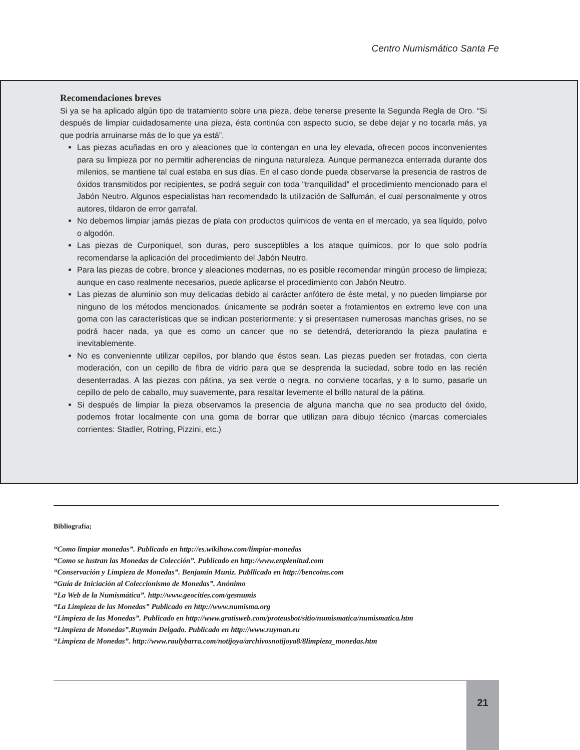Centro Numismático Santa Fe
Recomendaciones breves
Si ya se ha aplicado algún tipo de tratamiento sobre una pieza, debe tenerse presente la Segunda Regla de Oro. “Si después de limpiar cuidadosamente una pieza, ésta continúa con aspecto sucio, se debe dejar y no tocarla más, ya que podría arruinarse más de lo que ya está”.
Las piezas acuñadas en oro y aleaciones que lo contengan en una ley elevada, ofrecen pocos inconvenientes para su limpieza por no permitir adherencias de ninguna naturaleza. Aunque permanezca enterrada durante dos milenios, se mantiene tal cual estaba en sus días. En el caso donde pueda observarse la presencia de rastros de óxidos transmitidos por recipientes, se podrá seguir con toda “tranquilidad” el procedimiento mencionado para el Jabón Neutro. Algunos especialistas han recomendado la utilización de Salfumán, el cual personalmente y otros autores, tildaron de error garrafal.
No debemos limpiar jamás piezas de plata con productos químicos de venta en el mercado, ya sea líquido, polvo o algodón.
Las piezas de Curponiquel, son duras, pero susceptibles a los ataque químicos, por lo que solo podría recomendarse la aplicación del procedimiento del Jabón Neutro.
Para las piezas de cobre, bronce y aleaciones modernas, no es posible recomendar mingún proceso de limpieza; aunque en caso realmente necesarios, puede aplicarse el procedimiento con Jabón Neutro.
Las piezas de aluminio son muy delicadas debido al carácter anfótero de éste metal, y no pueden limpiarse por ninguno de los métodos mencionados. únicamente se podrán soeter a frotamientos en extremo leve con una goma con las características que se indican posteriormente; y si presentasen numerosas manchas grises, no se podrá hacer nada, ya que es como un cancer que no se detendrá, deteriorando la pieza paulatina e inevitablemente.
No es conveniennte utilizar cepillos, por blando que éstos sean. Las piezas pueden ser frotadas, con cierta moderación, con un cepillo de fibra de vidrio para que se desprenda la suciedad, sobre todo en las recién desenterradas. A las piezas con pátina, ya sea verde o negra, no conviene tocarlas, y a lo sumo, pasarle un cepillo de pelo de caballo, muy suavemente, para resaltar levemente el brillo natural de la pátina.
Si después de limpiar la pieza observamos la presencia de alguna mancha que no sea producto del óxido, podemos frotar localmente con una goma de borrar que utilizan para dibujo técnico (marcas comerciales corrientes: Stadler, Rotring, Pizzini, etc.)
Bibliografía;
“Como limpiar monedas”. Publicado en http://es.wikihow.com/limpiar-monedas
“Como se lustran las Monedas de Colección”. Publicado en http://www.enplenitud.com
“Conservación y Limpieza de Monedas”. Benjamín Muniz. Publlicado en http://bencoins.com
“Guía de Iniciación al Coleccionismo de Monedas”. Anónimo
“La Web de la Numismática”. http://www.geocities.com/gesnumis
“La Limpieza de las Monedas” Publicado en http://www.numisma.org
“Limpieza de las Monedas”. Publicado en http://www.gratisweb.com/proteusbot/sitio/numismatica/numismatica.htm
“Limpieza de Monedas”.Ruymán Delgado. Publicado en http://www.ruyman.eu
“Limpieza de Monedas”. http://www.raulybarra.com/notijoya/archivosnotijoya8/8limpieza_monedas.htm
21